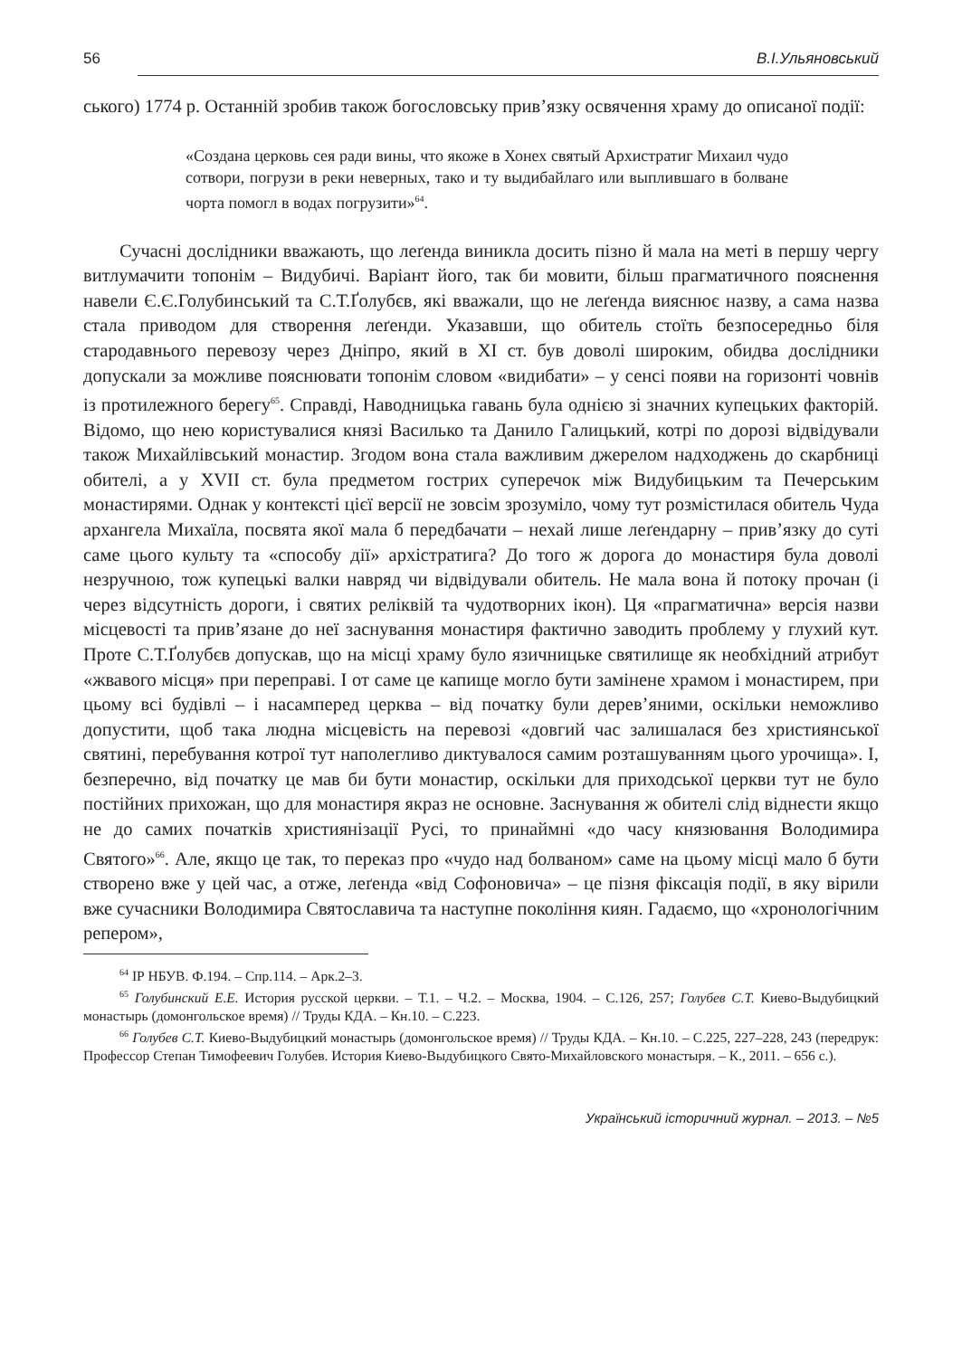56 В.І.Ульяновський
ського) 1774 р. Останній зробив також богословську прив’язку освячення храму до описаної події:
«Создана церковь сея ради вины, что якоже в Хонех святый Архистратиг Михаил чудо сотвори, погрузи в реки неверных, тако и ту выдибайлаго или выплившаго в болване чорта помогл в водах погрузити»<sup>64</sup>.
Сучасні дослідники вважають, що леґенда виникла досить пізно й мала на меті в першу чергу витлумачити топонім – Видубичі. Варіант його, так би мовити, більш прагматичного пояснення навели Є.Є.Голубинський та С.Т.Ґолубєв, які вважали, що не леґенда вияснює назву, а сама назва стала приводом для створення леґенди. Указавши, що обитель стоїть безпосередньо біля стародавнього перевозу через Дніпро, який в ХІ ст. був доволі широким, обидва дослідники допускали за можливе пояснювати топонім словом «видибати» – у сенсі появи на горизонті човнів із протилежного берегу<sup>65</sup>. Справді, Наводницька гавань була однією зі значних купецьких факторій. Відомо, що нею користувалися князі Василько та Данило Галицький, котрі по дорозі відвідували також Михайлівський монастир. Згодом вона стала важливим джерелом надходжень до скарбниці обителі, а у XVII ст. була предметом гострих суперечок між Видубицьким та Печерським монастирями. Однак у контексті цієї версії не зовсім зрозуміло, чому тут розмістилася обитель Чуда архангела Михаїла, посвята якої мала б передбачати – нехай лише леґендарну – прив’язку до суті саме цього культу та «способу дії» архістратига? До того ж дорога до монастиря була доволі незручною, тож купецькі валки навряд чи відвідували обитель. Не мала вона й потоку прочан (і через відсутність дороги, і святих реліквій та чудотворних ікон). Ця «прагматична» версія назви місцевості та прив’язане до неї заснування монастиря фактично заводить проблему у глухий кут. Проте С.Т.Ґолубєв допускав, що на місці храму було язичницьке святилище як необхідний атрибут «жвавого місця» при переправі. І от саме це капище могло бути замінене храмом і монастирем, при цьому всі будівлі – і насамперед церква – від початку були дерев’яними, оскільки неможливо допустити, щоб така людна місцевість на перевозі «довгий час залишалася без християнської святині, перебування котрої тут наполегливо диктувалося самим розташуванням цього урочища». І, безперечно, від початку це мав би бути монастир, оскільки для приходської церкви тут не було постійних прихожан, що для монастиря якраз не основне. Заснування ж обителі слід віднести якщо не до самих початків християнізації Русі, то принаймні «до часу князювання Володимира Святого»<sup>66</sup>. Але, якщо це так, то переказ про «чудо над болваном» саме на цьому місці мало б бути створено вже у цей час, а отже, леґенда «від Софоновича» – це пізня фіксація події, в яку вірили вже сучасники Володимира Святославича та наступне покоління киян. Гадаємо, що «хронологічним репером»,
<sup>64</sup> ІР НБУВ. Ф.194. – Спр.114. – Арк.2–3.
<sup>65</sup> Голубинский Е.Е. История русской церкви. – Т.1. – Ч.2. – Москва, 1904. – С.126, 257; Голубев С.Т. Киево-Выдубицкий монастырь (домонгольское время) // Труды КДА. – Кн.10. – С.223.
<sup>66</sup> Голубев С.Т. Киево-Выдубицкий монастырь (домонгольское время) // Труды КДА. – Кн.10. – С.225, 227–228, 243 (передрук: Профессор Степан Тимофеевич Голубев. История Киево-Выдубицкого Свято-Михайловского монастыря. – К., 2011. – 656 с.).
Український історичний журнал. – 2013. – №5